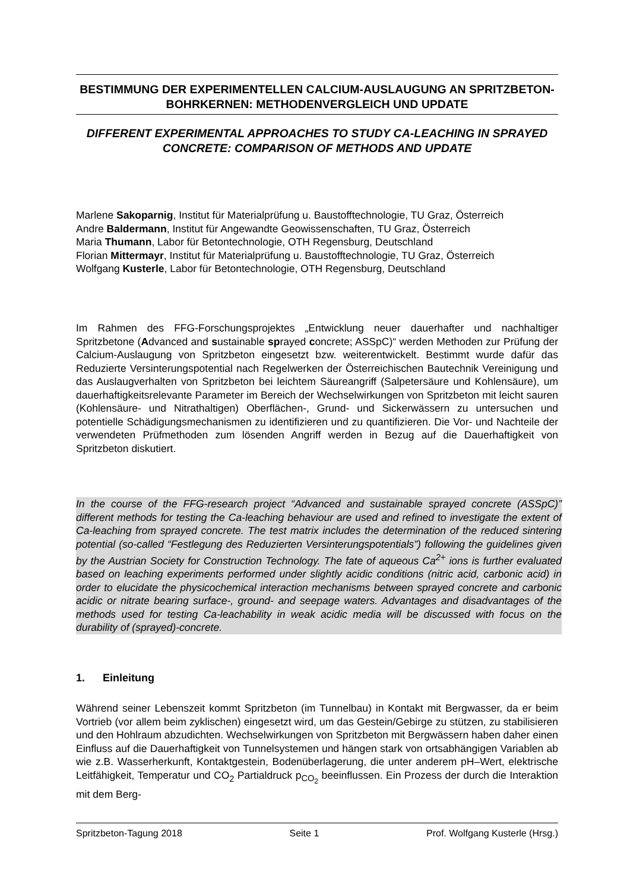BESTIMMUNG DER EXPERIMENTELLEN CALCIUM-AUSLAUGUNG AN SPRITZBETON-BOHRKERNEN: METHODENVERGLEICH UND UPDATE
DIFFERENT EXPERIMENTAL APPROACHES TO STUDY CA-LEACHING IN SPRAYED CONCRETE: COMPARISON OF METHODS AND UPDATE
Marlene Sakoparnig, Institut für Materialprüfung u. Baustofftechnologie, TU Graz, Österreich
Andre Baldermann, Institut für Angewandte Geowissenschaften, TU Graz, Österreich
Maria Thumann, Labor für Betontechnologie, OTH Regensburg, Deutschland
Florian Mittermayr, Institut für Materialprüfung u. Baustofftechnologie, TU Graz, Österreich
Wolfgang Kusterle, Labor für Betontechnologie, OTH Regensburg, Deutschland
Im Rahmen des FFG-Forschungsprojektes „Entwicklung neuer dauerhafter und nachhaltiger Spritzbetone (Advanced and sustainable sprayed concrete; ASSpC)“ werden Methoden zur Prüfung der Calcium-Auslaugung von Spritzbeton eingesetzt bzw. weiterentwickelt. Bestimmt wurde dafür das Reduzierte Versinterungspotential nach Regelwerken der Österreichischen Bautechnik Vereinigung und das Auslaugverhalten von Spritzbeton bei leichtem Säureangriff (Salpetersäure und Kohlensäure), um dauerhaftigkeitsrelevante Parameter im Bereich der Wechselwirkungen von Spritzbeton mit leicht sauren (Kohlensäure- und Nitrathaltigen) Oberflächen-, Grund- und Sickerwässern zu untersuchen und potentielle Schädigungs­mechanismen zu identifizieren und zu quantifizieren. Die Vor- und Nachteile der ver­wendeten Prüfmethoden zum lösenden Angriff werden in Bezug auf die Dauerhaftigkeit von Spritzbeton diskutiert.
In the course of the FFG-research project “Advanced and sustainable sprayed concrete (ASSpC)” different methods for testing the Ca-leaching behaviour are used and refined to investigate the extent of Ca-leaching from sprayed concrete. The test matrix includes the determination of the reduced sintering potential (so-called “Festlegung des Reduzierten Versinterungspotentials”) following the guidelines given by the Austrian Society for Construction Technology. The fate of aqueous Ca<sup>2+</sup> ions is further evaluated based on leaching experiments performed under slightly acidic conditions (nitric acid, carbonic acid) in order to elucidate the physicochemical interaction mechanisms between sprayed concrete and carbonic acidic or nitrate bearing surface-, ground- and seepage waters. Advantages and disadvantages of the methods used for testing Ca-leachability in weak acidic media will be discussed with focus on the durability of (sprayed)-concrete.
1. Einleitung
Während seiner Lebenszeit kommt Spritzbeton (im Tunnelbau) in Kontakt mit Bergwasser, da er beim Vortrieb (vor allem beim zyklischen) eingesetzt wird, um das Gestein/Gebirge zu stützen, zu stabilisieren und den Hohlraum abzudichten. Wechselwirkungen von Spritzbeton mit Bergwässern haben daher einen Einfluss auf die Dauerhaftigkeit von Tunnelsystemen und hängen stark von ortsabhängigen Variablen ab wie z.B. Wasserherkunft, Kontaktgestein, Bodenüberlagerung, die unter anderem pH–Wert, elektrische Leitfähigkeit, Temperatur und CO<sub>2</sub> Partialdruck p<sub>CO<sub>2</sub></sub> beeinflussen. Ein Prozess der durch die Interaktion mit dem Berg-
Spritzbeton-Tagung 2018 Seite 1 Prof. Wolfgang Kusterle (Hrsg.)